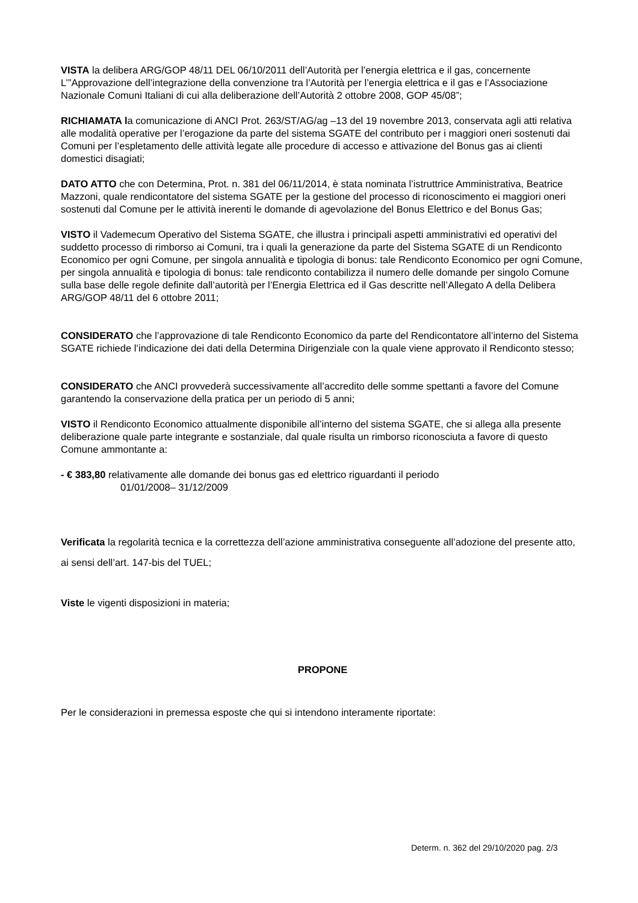VISTA la delibera ARG/GOP 48/11 DEL 06/10/2011 dell’Autorità per l’energia elettrica e il gas, concernente L’”Approvazione dell’integrazione della convenzione tra l’Autorità per l’energia elettrica e il gas e l’Associazione Nazionale Comuni Italiani di cui alla deliberazione dell’Autorità 2 ottobre 2008, GOP 45/08”;
RICHIAMATA la comunicazione di ANCI Prot. 263/ST/AG/ag –13 del 19 novembre 2013, conservata agli atti relativa alle modalità operative per l’erogazione da parte del sistema SGATE del contributo per i maggiori oneri sostenuti dai Comuni per l’espletamento delle attività legate alle procedure di accesso e attivazione del Bonus gas ai clienti domestici disagiati;
DATO ATTO che con Determina, Prot. n. 381 del 06/11/2014, è stata nominata l’istruttrice Amministrativa, Beatrice Mazzoni, quale rendicontatore del sistema SGATE per la gestione del processo di riconoscimento ei maggiori oneri sostenuti dal Comune per le attività inerenti le domande di agevolazione del Bonus Elettrico e del Bonus Gas;
VISTO il Vademecum Operativo del Sistema SGATE, che illustra i principali aspetti amministrativi ed operativi del suddetto processo di rimborso ai Comuni, tra i quali la generazione da parte del Sistema SGATE di un Rendiconto Economico per ogni Comune, per singola annualità e tipologia di bonus: tale Rendiconto Economico per ogni Comune, per singola annualità e tipologia di bonus: tale rendiconto contabilizza il numero delle domande per singolo Comune sulla base delle regole definite dall’autorità per l’Energia Elettrica ed il Gas descritte nell’Allegato A della Delibera ARG/GOP 48/11 del 6 ottobre 2011;
CONSIDERATO che l’approvazione di tale Rendiconto Economico da parte del Rendicontatore all’interno del Sistema SGATE richiede l’indicazione dei dati della Determina Dirigenziale con la quale viene approvato il Rendiconto stesso;
CONSIDERATO che ANCI provvederà successivamente all’accredito delle somme spettanti a favore del Comune garantendo la conservazione della pratica per un periodo di 5 anni;
VISTO il Rendiconto Economico attualmente disponibile all’interno del sistema SGATE, che si allega alla presente deliberazione quale parte integrante e sostanziale, dal quale risulta un rimborso riconosciuta a favore di questo Comune ammontante a:
- € 383,80 relativamente alle domande dei bonus gas ed elettrico riguardanti il periodo
01/01/2008– 31/12/2009
Verificata la regolarità tecnica e la correttezza dell’azione amministrativa conseguente all’adozione del presente atto, ai sensi dell’art. 147-bis del TUEL;
Viste le vigenti disposizioni in materia;
PROPONE
Per le considerazioni in premessa esposte che qui si intendono interamente riportate:
Determ. n. 362 del 29/10/2020 pag. 2/3